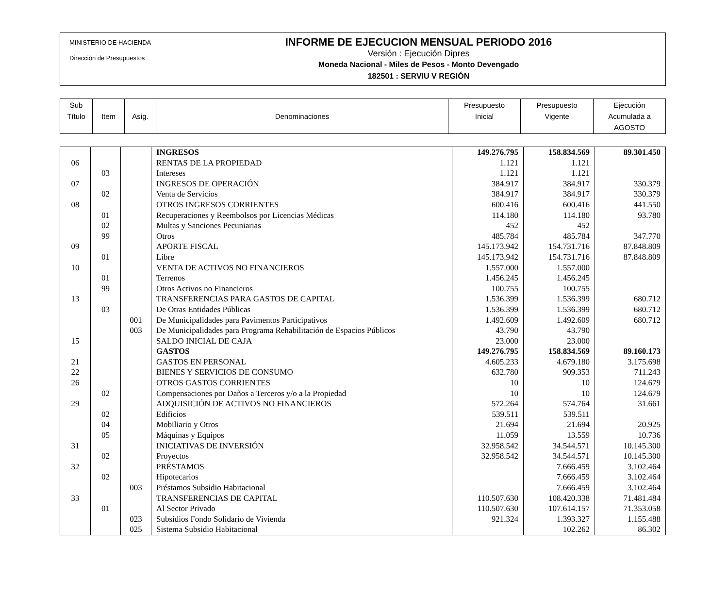MINISTERIO DE HACIENDA
Dirección de Presupuestos
INFORME DE EJECUCION MENSUAL PERIODO 2016
Versión : Ejecución Dipres
Moneda Nacional - Miles de Pesos - Monto Devengado
182501 : SERVIU V REGIÓN
| Sub Título | Item | Asig. | Denominaciones | Presupuesto Inicial | Presupuesto Vigente | Ejecución Acumulada a AGOSTO |
| | | | INGRESOS | 149.276.795 | 158.834.569 | 89.301.450 |
| 06 | | | RENTAS DE LA PROPIEDAD | 1.121 | 1.121 | |
| | 03 | | Intereses | 1.121 | 1.121 | |
| 07 | | | INGRESOS DE OPERACIÓN | 384.917 | 384.917 | 330.379 |
| | 02 | | Venta de Servicios | 384.917 | 384.917 | 330.379 |
| 08 | | | OTROS INGRESOS CORRIENTES | 600.416 | 600.416 | 441.550 |
| | 01 | | Recuperaciones y Reembolsos por Licencias Médicas | 114.180 | 114.180 | 93.780 |
| | 02 | | Multas y Sanciones Pecuniarias | 452 | 452 | |
| | 99 | | Otros | 485.784 | 485.784 | 347.770 |
| 09 | | | APORTE FISCAL | 145.173.942 | 154.731.716 | 87.848.809 |
| | 01 | | Libre | 145.173.942 | 154.731.716 | 87.848.809 |
| 10 | | | VENTA DE ACTIVOS NO FINANCIEROS | 1.557.000 | 1.557.000 | |
| | 01 | | Terrenos | 1.456.245 | 1.456.245 | |
| | 99 | | Otros Activos no Financieros | 100.755 | 100.755 | |
| 13 | | | TRANSFERENCIAS PARA GASTOS DE CAPITAL | 1.536.399 | 1.536.399 | 680.712 |
| | 03 | | De Otras Entidades Públicas | 1.536.399 | 1.536.399 | 680.712 |
| | | 001 | De Municipalidades para Pavimentos Participativos | 1.492.609 | 1.492.609 | 680.712 |
| | | 003 | De Municipalidades para Programa Rehabilitación de Espacios Públicos | 43.790 | 43.790 | |
| 15 | | | SALDO INICIAL DE CAJA | 23.000 | 23.000 | |
| | | | GASTOS | 149.276.795 | 158.834.569 | 89.160.173 |
| 21 | | | GASTOS EN PERSONAL | 4.605.233 | 4.679.180 | 3.175.698 |
| 22 | | | BIENES Y SERVICIOS DE CONSUMO | 632.780 | 909.353 | 711.243 |
| 26 | | | OTROS GASTOS CORRIENTES | 10 | 10 | 124.679 |
| | 02 | | Compensaciones por Daños a Terceros y/o a la Propiedad | 10 | 10 | 124.679 |
| 29 | | | ADQUISICIÓN DE ACTIVOS NO FINANCIEROS | 572.264 | 574.764 | 31.661 |
| | 02 | | Edificios | 539.511 | 539.511 | |
| | 04 | | Mobiliario y Otros | 21.694 | 21.694 | 20.925 |
| | 05 | | Máquinas y Equipos | 11.059 | 13.559 | 10.736 |
| 31 | | | INICIATIVAS DE INVERSIÓN | 32.958.542 | 34.544.571 | 10.145.300 |
| | 02 | | Proyectos | 32.958.542 | 34.544.571 | 10.145.300 |
| 32 | | | PRÉSTAMOS | | 7.666.459 | 3.102.464 |
| | 02 | | Hipotecarios | | 7.666.459 | 3.102.464 |
| | | 003 | Préstamos Subsidio Habitacional | | 7.666.459 | 3.102.464 |
| 33 | | | TRANSFERENCIAS DE CAPITAL | 110.507.630 | 108.420.338 | 71.481.484 |
| | 01 | | Al Sector Privado | 110.507.630 | 107.614.157 | 71.353.058 |
| | | 023 | Subsidios Fondo Solidario de Vivienda | 921.324 | 1.393.327 | 1.155.488 |
| | | 025 | Sistema Subsidio Habitacional | | 102.262 | 86.302 |